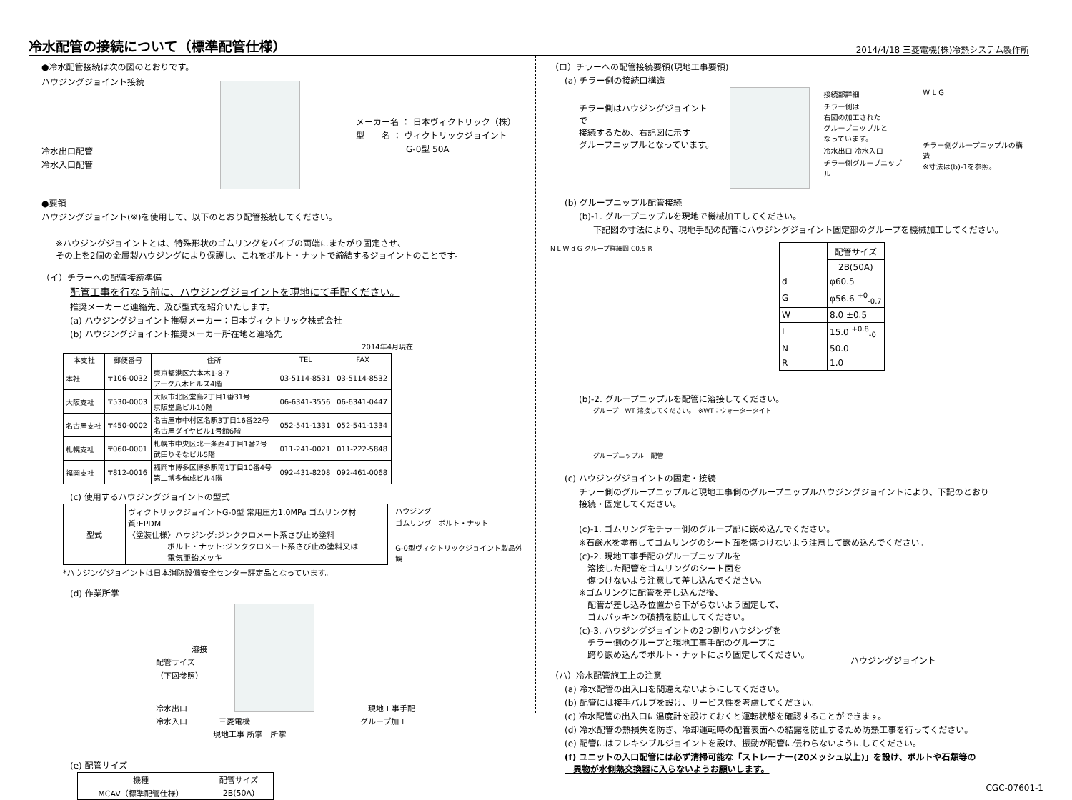冷水配管の接続について（標準配管仕様）
2014/4/18 三菱電機(株)冷熱システム製作所
●冷水配管接続は次の図のとおりです。
ハウジングジョイント接続
冷水出口配管
冷水入口配管
メーカー名 ： 日本ヴィクトリック（株）
型　　名 ： ヴィクトリックジョイント
G-0型 50A
●要領
ハウジングジョイント(※)を使用して、以下のとおり配管接続してください。
※ハウジングジョイントとは、特殊形状のゴムリングをパイプの両端にまたがり固定させ、
その上を2個の金属製ハウジングにより保護し、これをボルト・ナットで締結するジョイントのことです。
（イ）チラーへの配管接続準備
配管工事を行なう前に、ハウジングジョイントを現地にて手配ください。
推奨メーカーと連絡先、及び型式を紹介いたします。
(a) ハウジングジョイント推奨メーカー：日本ヴィクトリック株式会社
(b) ハウジングジョイント推奨メーカー所在地と連絡先
2014年4月現在
| 本支社 | 郵便番号 | 住所 | TEL | FAX |
| --- | --- | --- | --- | --- |
| 本社 | 〒106-0032 | 東京都港区六本木1-8-7 アーク八木ヒルズ4階 | 03-5114-8531 | 03-5114-8532 |
| 大阪支社 | 〒530-0003 | 大阪市北区堂島2丁目1番31号 京阪堂島ビル10階 | 06-6341-3556 | 06-6341-0447 |
| 名古屋支社 | 〒450-0002 | 名古屋市中村区名駅3丁目16番22号 名古屋ダイヤビル1号館6階 | 052-541-1331 | 052-541-1334 |
| 札幌支社 | 〒060-0001 | 札幌市中央区北一条西4丁目1番2号 武田りそなビル5階 | 011-241-0021 | 011-222-5848 |
| 福岡支社 | 〒812-0016 | 福岡市博多区博多駅南1丁目10番4号 第二博多偕成ビル4階 | 092-431-8208 | 092-461-0068 |
(c) 使用するハウジングジョイントの型式
| 型式 | ヴィクトリックジョイントG-0型 常用圧力1.0MPa ゴムリング材質:EPDM 〈塗装仕様〉ハウジング:ジンククロメート系さび止め塗料 ボルト・ナット:ジンククロメート系さび止め塗料又は 電気亜鉛メッキ |
ハウジング
ゴムリング　ボルト・ナット
G-0型ヴィクトリックジョイント製品外観
*ハウジングジョイントは日本消防設備安全センター評定品となっています。
(d) 作業所掌
溶接
配管サイズ
（下図参照）
冷水出口　　　　　　　　　　　　　　　　　　　　　　　現地工事手配
冷水入口　　　　三菱電機　　　　　　　　　　　　　　グループ加工
現地工事 所掌　所掌
(e) 配管サイズ
| 機種 | 配管サイズ |
| --- | --- |
| MCAV（標準配管仕様） | 2B(50A) |
（ロ）チラーへの配管接続要領(現地工事要領)
(a) チラー側の接続口構造
チラー側はハウジングジョイントで
接続するため、右記図に示す
グループニップルとなっています。
接続部詳細
チラー側は
右図の加工された
グループニップルと
なっています。
冷水出口 冷水入口
チラー側グループニップル
W L G
チラー側グループニップルの構造
※寸法は(b)-1を参照。
(b) グループニップル配管接続
(b)-1. グループニップルを現地で機械加工してください。
下記図の寸法により、現地手配の配管にハウジングジョイント固定部のグループを機械加工してください。
N L W d G グループ詳細図 C0.5 R
| | 配管サイズ |
| --- | --- |
| | 2B(50A) |
| d | φ60.5 |
| G | φ56.6 <sup>+0</sup><sub>-0.7</sub> |
| W | 8.0 ±0.5 |
| L | 15.0 <sup>+0.8</sup><sub>-0</sub> |
| N | 50.0 |
| R | 1.0 |
(b)-2. グループニップルを配管に溶接してください。
グループ　WT 溶接してください。　※WT：ウォータータイト
グループニップル　配管
(c) ハウジングジョイントの固定・接続
チラー側のグループニップルと現地工事側のグループニップルハウジングジョイントにより、下記のとおり
接続・固定してください。
(c)-1. ゴムリングをチラー側のグループ部に嵌め込んでください。
※石鹸水を塗布してゴムリングのシート面を傷つけないよう注意して嵌め込んでください。
(c)-2. 現地工事手配のグループニップルを
　溶接した配管をゴムリングのシート面を
　傷つけないよう注意して差し込んでください。
※ゴムリングに配管を差し込んだ後、
　配管が差し込み位置から下がらないよう固定して、
　ゴムパッキンの破損を防止してください。
(c)-3. ハウジングジョイントの2つ割りハウジングを
　チラー側のグループと現地工事手配のグループに
　跨り嵌め込んでボルト・ナットにより固定してください。
ハウジングジョイント
（ハ）冷水配管施工上の注意
(a) 冷水配管の出入口を間違えないようにしてください。
(b) 配管には接手バルブを設け、サービス性を考慮してください。
(c) 冷水配管の出入口に温度計を設けておくと運転状態を確認することができます。
(d) 冷水配管の熱損失を防ぎ、冷却運転時の配管表面への結露を防止するため防熱工事を行ってください。
(e) 配管にはフレキシブルジョイントを設け、振動が配管に伝わらないようにしてください。
(f) ユニットの入口配管には必ず清掃可能な「ストレーナー(20メッシュ以上)」を設け、ボルトや石類等の
　異物が水側熱交換器に入らないようお願いします。
CGC-07601-1